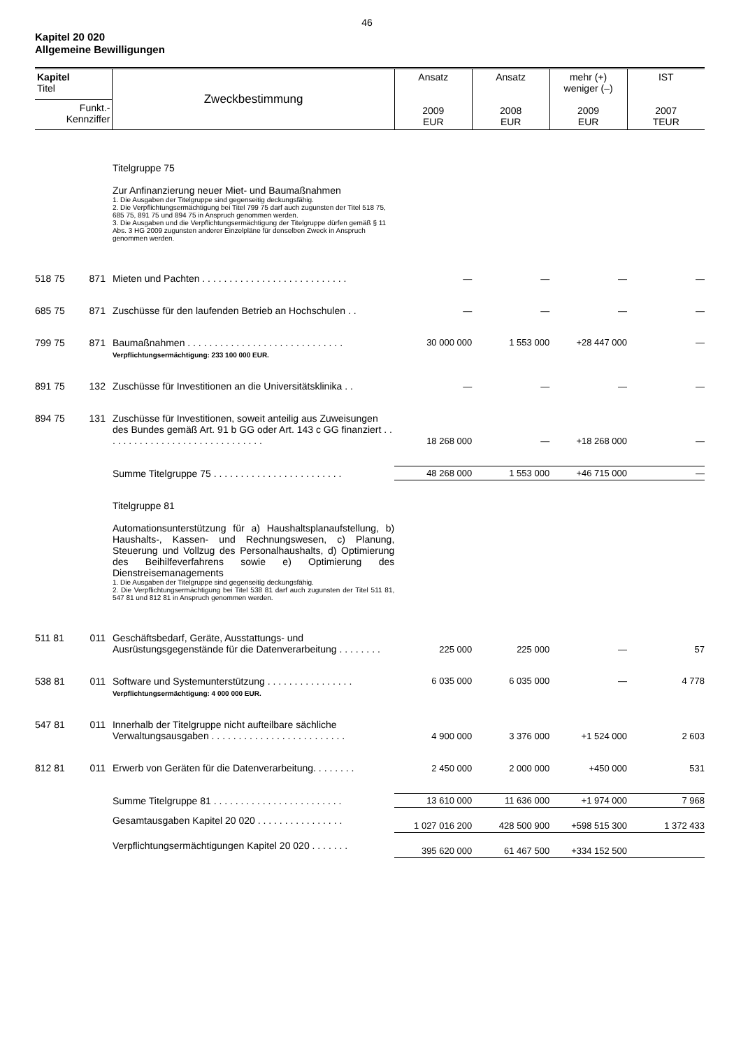46
Kapitel 20 020
Allgemeine Bewilligungen
| Kapitel Titel | | Zweckbestimmung | Ansatz 2009 EUR | Ansatz 2008 EUR | mehr (+) weniger (–) 2009 EUR | IST 2007 TEUR |
| --- | --- | --- | --- | --- | --- | --- |
| Funkt.- Kennziffer | | | | | | |
| | | Titelgruppe 75 Zur Anfinanzierung neuer Miet- und Baumaßnahmen 1. Die Ausgaben der Titelgruppe sind gegenseitig deckungsfähig. 2. Die Verpflichtungsermächtigung bei Titel 799 75 darf auch zugunsten der Titel 518 75, 685 75, 891 75 und 894 75 in Anspruch genommen werden. 3. Die Ausgaben und die Verpflichtungsermächtigung der Titelgruppe dürfen gemäß § 11 Abs. 3 HG 2009 zugunsten anderer Einzelpläne für denselben Zweck in Anspruch genommen werden. | | | | |
| 518 75 | 871 | Mieten und Pachten . . . . . . . . . . . . . . . . . . . . . . . . . . . | — | — | — | — |
| 685 75 | 871 | Zuschüsse für den laufenden Betrieb an Hochschulen . . | — | — | — | — |
| 799 75 | 871 | Baumaßnahmen . . . . . . . . . . . . . . . . . . . . . . . . . . . . . Verpflichtungsermächtigung: 233 100 000 EUR. | 30 000 000 | 1 553 000 | +28 447 000 | — |
| 891 75 | 132 | Zuschüsse für Investitionen an die Universitätsklinika . . | — | — | — | — |
| 894 75 | 131 | Zuschüsse für Investitionen, soweit anteilig aus Zuweisungen des Bundes gemäß Art. 91 b GG oder Art. 143 c GG finanziert . . . . . . . . . . . . . . . . . . . . . . . . . . . . . . | 18 268 000 | — | +18 268 000 | — |
| | | Summe Titelgruppe 75 . . . . . . . . . . . . . . . . . . . . . . . . | 48 268 000 | 1 553 000 | +46 715 000 | — |
| | | Titelgruppe 81 Automationsunterstützung für a) Haushaltsplanaufstellung, b) Haushalts-, Kassen- und Rechnungswesen, c) Planung, Steuerung und Vollzug des Personalhaushalts, d) Optimierung des Beihilfeverfahrens sowie e) Optimierung des Dienstreisemanagements 1. Die Ausgaben der Titelgruppe sind gegenseitig deckungsfähig. 2. Die Verpflichtungsermächtigung bei Titel 538 81 darf auch zugunsten der Titel 511 81, 547 81 und 812 81 in Anspruch genommen werden. | | | | |
| 511 81 | 011 | Geschäftsbedarf, Geräte, Ausstattungs- und Ausrüstungsgegenstände für die Datenverarbeitung . . . . . . . . | 225 000 | 225 000 | — | 57 |
| 538 81 | 011 | Software und Systemunterstützung . . . . . . . . . . . . . . . . Verpflichtungsermächtigung: 4 000 000 EUR. | 6 035 000 | 6 035 000 | — | 4 778 |
| 547 81 | 011 | Innerhalb der Titelgruppe nicht aufteilbare sächliche Verwaltungsausgaben . . . . . . . . . . . . . . . . . . . . . . . . . | 4 900 000 | 3 376 000 | +1 524 000 | 2 603 |
| 812 81 | 011 | Erwerb von Geräten für die Datenverarbeitung. . . . . . . . | 2 450 000 | 2 000 000 | +450 000 | 531 |
| | | Summe Titelgruppe 81 . . . . . . . . . . . . . . . . . . . . . . . . | 13 610 000 | 11 636 000 | +1 974 000 | 7 968 |
| | | Gesamtausgaben Kapitel 20 020 . . . . . . . . . . . . . . . . | 1 027 016 200 | 428 500 900 | +598 515 300 | 1 372 433 |
| | | Verpflichtungsermächtigungen Kapitel 20 020 . . . . . . . | 395 620 000 | 61 467 500 | +334 152 500 | |